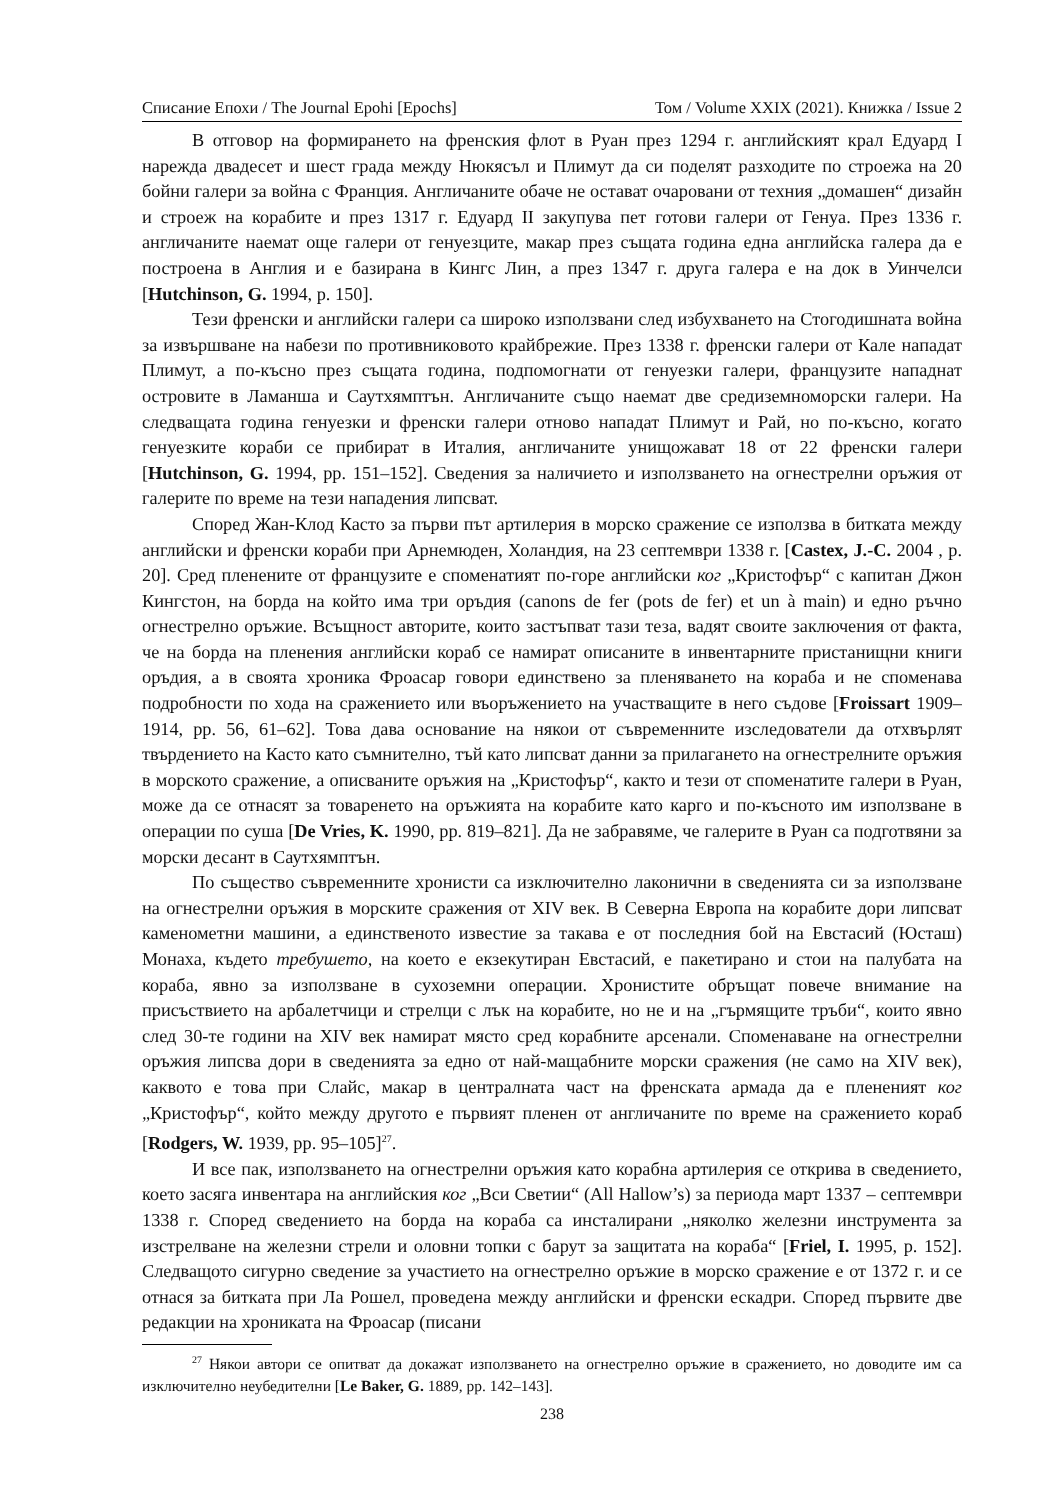Списание Епохи / The Journal Epohi [Epochs] Том / Volume XXIX (2021). Книжка / Issue 2
В отговор на формирането на френския флот в Руан през 1294 г. английският крал Едуард I нарежда двадесет и шест града между Нюкясъл и Плимут да си поделят разходите по строежа на 20 бойни галери за война с Франция. Англичаните обаче не остават очаровани от техния „домашен“ дизайн и строеж на корабите и през 1317 г. Едуард II закупува пет готови галери от Генуа. През 1336 г. англичаните наемат още галери от генуезците, макар през същата година една английска галера да е построена в Англия и е базирана в Кингс Лин, а през 1347 г. друга галера е на док в Уинчелси [Hutchinson, G. 1994, p. 150].
Тези френски и английски галери са широко използвани след избухването на Стогодишната война за извършване на набези по противниковото крайбрежие. През 1338 г. френски галери от Кале нападат Плимут, а по-късно през същата година, подпомогнати от генуезки галери, французите нападнат островите в Ламанша и Саутхямптън. Англичаните също наемат две средиземноморски галери. На следващата година генуезки и френски галери отново нападат Плимут и Рай, но по-късно, когато генуезките кораби се прибират в Италия, англичаните унищожават 18 от 22 френски галери [Hutchinson, G. 1994, pp. 151–152]. Сведения за наличието и използването на огнестрелни оръжия от галерите по време на тези нападения липсват.
Според Жан-Клод Касто за първи път артилерия в морско сражение се използва в битката между английски и френски кораби при Арнемюден, Холандия, на 23 септември 1338 г. [Castex, J.-C. 2004 , p. 20]. Сред пленените от французите е споменатият по-горе английски ког „Кристофър“ с капитан Джон Кингстон, на борда на който има три оръдия (canons de fer (pots de fer) et un à main) и едно ръчно огнестрелно оръжие. Всъщност авторите, които застъпват тази теза, вадят своите заключения от факта, че на борда на пленения английски кораб се намират описаните в инвентарните пристанищни книги оръдия, а в своята хроника Фроасар говори единствено за пленяването на кораба и не споменава подробности по хода на сражението или въоръжението на участващите в него съдове [Froissart 1909–1914, pp. 56, 61–62]. Това дава основание на някои от съвременните изследователи да отхвърлят твърдението на Касто като съмнително, тъй като липсват данни за прилагането на огнестрелните оръжия в морското сражение, а описваните оръжия на „Кристофър“, както и тези от споменатите галери в Руан, може да се отнасят за товаренето на оръжията на корабите като карго и по-късното им използване в операции по суша [De Vries, K. 1990, pp. 819–821]. Да не забравяме, че галерите в Руан са подготвяни за морски десант в Саутхямптън.
По същество съвременните хронисти са изключително лаконични в сведенията си за използване на огнестрелни оръжия в морските сражения от XIV век. В Северна Европа на корабите дори липсват каменометни машини, а единственото известие за такава е от последния бой на Евстасий (Юсташ) Монаха, където требушето, на което е екзекутиран Евстасий, е пакетирано и стои на палубата на кораба, явно за използване в сухоземни операции. Хронистите обръщат повече внимание на присъствието на арбалетчици и стрелци с лък на корабите, но не и на „гърмящите тръби“, които явно след 30-те години на XIV век намират място сред корабните арсенали. Споменаване на огнестрелни оръжия липсва дори в сведенията за едно от най-мащабните морски сражения (не само на XIV век), каквото е това при Слайс, макар в централната част на френската армада да е плененият ког „Кристофър“, който между другото е първият пленен от англичаните по време на сражението кораб [Rodgers, W. 1939, pp. 95–105]<sup>27</sup>.
И все пак, използването на огнестрелни оръжия като корабна артилерия се открива в сведението, което засяга инвентара на английския ког „Вси Светии“ (All Hallow’s) за периода март 1337 – септември 1338 г. Според сведението на борда на кораба са инсталирани „няколко железни инструмента за изстрелване на железни стрели и оловни топки с барут за защитата на кораба“ [Friel, I. 1995, p. 152]. Следващото сигурно сведение за участието на огнестрелно оръжие в морско сражение е от 1372 г. и се отнася за битката при Ла Рошел, проведена между английски и френски ескадри. Според първите две редакции на хрониката на Фроасар (писани
<sup>27</sup> Някои автори се опитват да докажат използването на огнестрелно оръжие в сражението, но доводите им са изключително неубедителни [Le Baker, G. 1889, pp. 142–143].
238